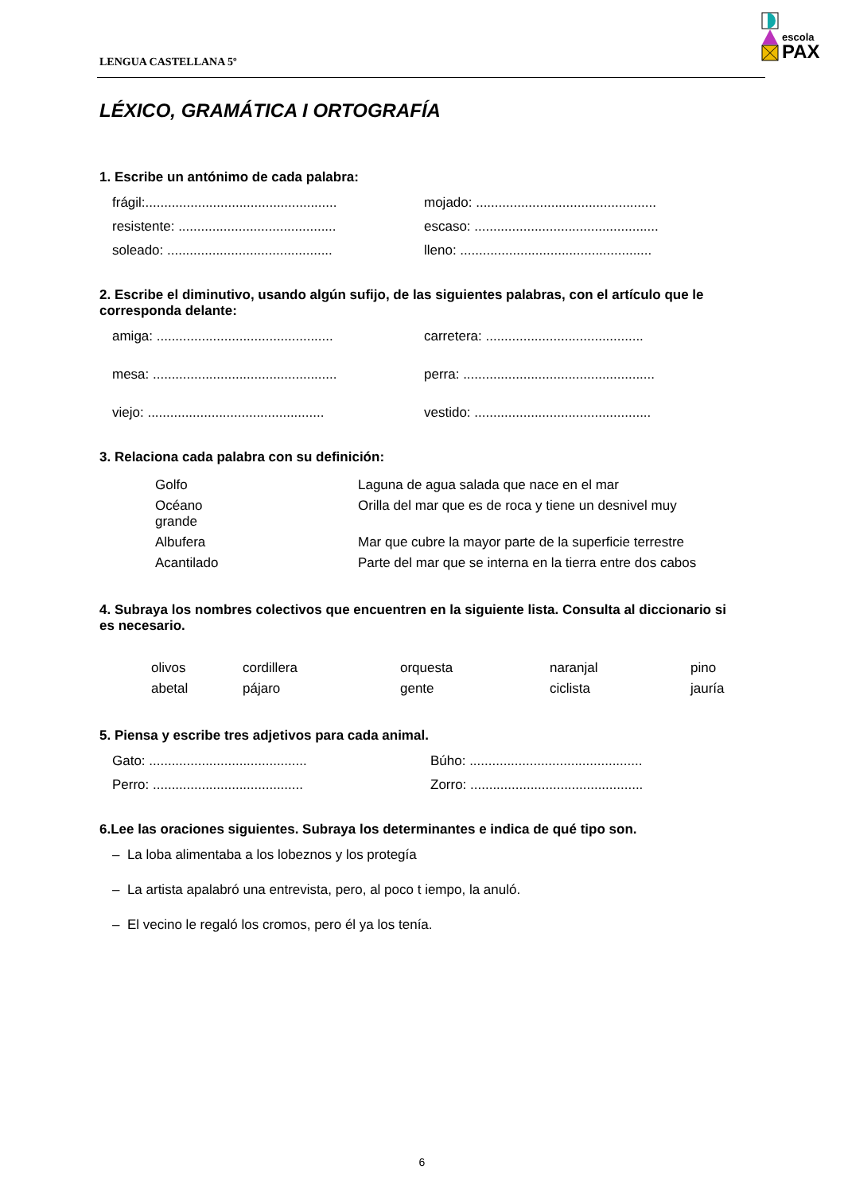LENGUA CASTELLANA 5º
escola
PAX
LÉXICO, GRAMÁTICA I ORTOGRAFÍA
1. Escribe un antónimo de cada palabra:
frágil:...................................................
mojado: ................................................
resistente: ..........................................
escaso: .................................................
soleado: ............................................
lleno: ...................................................
2. Escribe el diminutivo, usando algún sufijo, de las siguientes palabras, con el artículo que le corresponda delante:
amiga: ...............................................
carretera: ..........................................
mesa: .................................................
perra: ...................................................
viejo: ...............................................
vestido: ...............................................
3. Relaciona cada palabra con su definición:
| Golfo | Laguna de agua salada que nace en el mar |
| Océano grande | Orilla del mar que es de roca y tiene un desnivel muy |
| Albufera | Mar que cubre la mayor parte de la superficie terrestre |
| Acantilado | Parte del mar que se interna en la tierra entre dos cabos |
4. Subraya los nombres colectivos que encuentren en la siguiente lista. Consulta al diccionario si es necesario.
| olivos | cordillera | orquesta | naranjal | pino |
| abetal | pájaro | gente | ciclista | jauría |
5. Piensa y escribe tres adjetivos para cada animal.
Gato: ..........................................
Búho: ..............................................
Perro: ........................................
Zorro: ..............................................
6.Lee las oraciones siguientes. Subraya los determinantes e indica de qué tipo son.
– La loba alimentaba a los lobeznos y los protegía
– La artista apalabró una entrevista, pero, al poco t iempo, la anuló.
– El vecino le regaló los cromos, pero él ya los tenía.
6